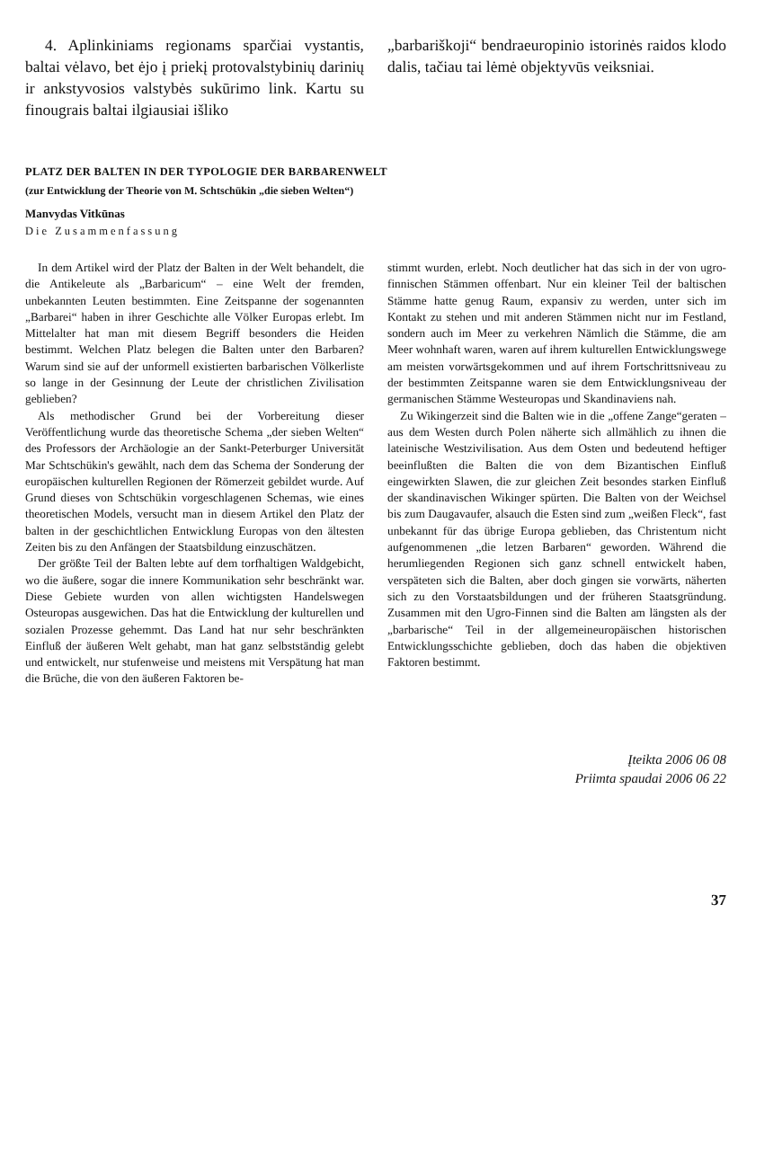4. Aplinkiniams regionams sparčiai vystantis, baltai vėlavo, bet ėjo į priekį protovalstybinių darinių ir ankstyvosios valstybės sukūrimo link. Kartu su finougrais baltai ilgiausiai išliko
„barbariškoji“ bendraeuropinio istorinės raidos klodo dalis, tačiau tai lėmė objektyvūs veiksniai.
PLATZ DER BALTEN IN DER TYPOLOGIE DER BARBARENWELT
(zur Entwicklung der Theorie von M. Schtschükin „die sieben Welten“)
Manvydas Vitkūnas
Die Zusammenfassung
In dem Artikel wird der Platz der Balten in der Welt behandelt, die die Antikeleute als „Barbaricum“ – eine Welt der fremden, unbekannten Leuten bestimmten. Eine Zeitspanne der sogenannten „Barbarei“ haben in ihrer Geschichte alle Völker Europas erlebt. Im Mittelalter hat man mit diesem Begriff besonders die Heiden bestimmt. Welchen Platz belegen die Balten unter den Barbaren? Warum sind sie auf der unformell existierten barbarischen Völkerliste so lange in der Gesinnung der Leute der christlichen Zivilisation geblieben?
Als methodischer Grund bei der Vorbereitung dieser Veröffentlichung wurde das theoretische Schema „der sieben Welten“ des Professors der Archäologie an der Sankt-Peterburger Universität Mar Schtschükin's gewählt, nach dem das Schema der Sonderung der europäischen kulturellen Regionen der Römerzeit gebildet wurde. Auf Grund dieses von Schtschükin vorgeschlagenen Schemas, wie eines theoretischen Models, versucht man in diesem Artikel den Platz der balten in der geschichtlichen Entwicklung Europas von den ältesten Zeiten bis zu den Anfängen der Staatsbildung einzuschätzen.
Der größte Teil der Balten lebte auf dem torfhaltigen Waldgebicht, wo die äußere, sogar die innere Kommunikation sehr beschränkt war. Diese Gebiete wurden von allen wichtigsten Handelswegen Osteuropas ausgewichen. Das hat die Entwicklung der kulturellen und sozialen Prozesse gehemmt. Das Land hat nur sehr beschränkten Einfluß der äußeren Welt gehabt, man hat ganz selbstständig gelebt und entwickelt, nur stufenweise und meistens mit Verspätung hat man die Brüche, die von den äußeren Faktoren be-
stimmt wurden, erlebt. Noch deutlicher hat das sich in der von ugro-finnischen Stämmen offenbart. Nur ein kleiner Teil der baltischen Stämme hatte genug Raum, expansiv zu werden, unter sich im Kontakt zu stehen und mit anderen Stämmen nicht nur im Festland, sondern auch im Meer zu verkehren Nämlich die Stämme, die am Meer wohnhaft waren, waren auf ihrem kulturellen Entwicklungswege am meisten vorwärtsgekommen und auf ihrem Fortschrittsniveau zu der bestimmten Zeitspanne waren sie dem Entwicklungsniveau der germanischen Stämme Westeuropas und Skandinaviens nah.
Zu Wikingerzeit sind die Balten wie in die „offene Zange“geraten – aus dem Westen durch Polen näherte sich allmählich zu ihnen die lateinische Westzivilisation. Aus dem Osten und bedeutend heftiger beeinflußten die Balten die von dem Bizantischen Einfluß eingewirkten Slawen, die zur gleichen Zeit besondes starken Einfluß der skandinavischen Wikinger spürten. Die Balten von der Weichsel bis zum Daugavaufer, alsauch die Esten sind zum „weißen Fleck“, fast unbekannt für das übrige Europa geblieben, das Christentum nicht aufgenommenen „die letzen Barbaren“ geworden. Während die herumliegenden Regionen sich ganz schnell entwickelt haben, verspäteten sich die Balten, aber doch gingen sie vorwärts, näherten sich zu den Vorstaatsbildungen und der früheren Staatsgründung. Zusammen mit den Ugro-Finnen sind die Balten am längsten als der „barbarische“ Teil in der allgemeineuropäischen historischen Entwicklungsschichte geblieben, doch das haben die objektiven Faktoren bestimmt.
Įteikta 2006 06 08
Priimta spaudai 2006 06 22
37